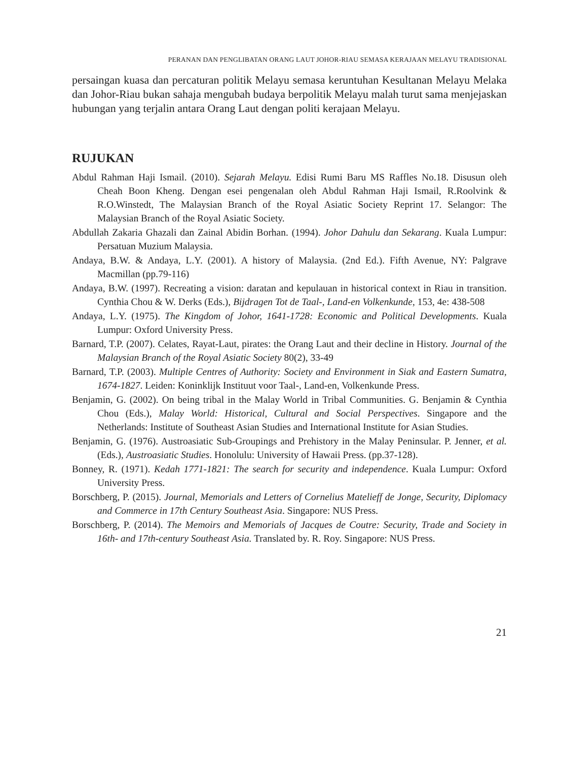PERANAN DAN PENGLIBATAN ORANG LAUT JOHOR-RIAU SEMASA KERAJAAN MELAYU TRADISIONAL
persaingan kuasa dan percaturan politik Melayu semasa keruntuhan Kesultanan Melayu Melaka dan Johor-Riau bukan sahaja mengubah budaya berpolitik Melayu malah turut sama menjejaskan hubungan yang terjalin antara Orang Laut dengan politi kerajaan Melayu.
RUJUKAN
Abdul Rahman Haji Ismail. (2010). Sejarah Melayu. Edisi Rumi Baru MS Raffles No.18. Disusun oleh Cheah Boon Kheng. Dengan esei pengenalan oleh Abdul Rahman Haji Ismail, R.Roolvink & R.O.Winstedt, The Malaysian Branch of the Royal Asiatic Society Reprint 17. Selangor: The Malaysian Branch of the Royal Asiatic Society.
Abdullah Zakaria Ghazali dan Zainal Abidin Borhan. (1994). Johor Dahulu dan Sekarang. Kuala Lumpur: Persatuan Muzium Malaysia.
Andaya, B.W. & Andaya, L.Y. (2001). A history of Malaysia. (2nd Ed.). Fifth Avenue, NY: Palgrave Macmillan (pp.79-116)
Andaya, B.W. (1997). Recreating a vision: daratan and kepulauan in historical context in Riau in transition. Cynthia Chou & W. Derks (Eds.), Bijdragen Tot de Taal-, Land-en Volkenkunde, 153, 4e: 438-508
Andaya, L.Y. (1975). The Kingdom of Johor, 1641-1728: Economic and Political Developments. Kuala Lumpur: Oxford University Press.
Barnard, T.P. (2007). Celates, Rayat-Laut, pirates: the Orang Laut and their decline in History. Journal of the Malaysian Branch of the Royal Asiatic Society 80(2), 33-49
Barnard, T.P. (2003). Multiple Centres of Authority: Society and Environment in Siak and Eastern Sumatra, 1674-1827. Leiden: Koninklijk Instituut voor Taal-, Land-en, Volkenkunde Press.
Benjamin, G. (2002). On being tribal in the Malay World in Tribal Communities. G. Benjamin & Cynthia Chou (Eds.), Malay World: Historical, Cultural and Social Perspectives. Singapore and the Netherlands: Institute of Southeast Asian Studies and International Institute for Asian Studies.
Benjamin, G. (1976). Austroasiatic Sub-Groupings and Prehistory in the Malay Peninsular. P. Jenner, et al. (Eds.), Austroasiatic Studies. Honolulu: University of Hawaii Press. (pp.37-128).
Bonney, R. (1971). Kedah 1771-1821: The search for security and independence. Kuala Lumpur: Oxford University Press.
Borschberg, P. (2015). Journal, Memorials and Letters of Cornelius Matelieff de Jonge, Security, Diplomacy and Commerce in 17th Century Southeast Asia. Singapore: NUS Press.
Borschberg, P. (2014). The Memoirs and Memorials of Jacques de Coutre: Security, Trade and Society in 16th- and 17th-century Southeast Asia. Translated by. R. Roy. Singapore: NUS Press.
21